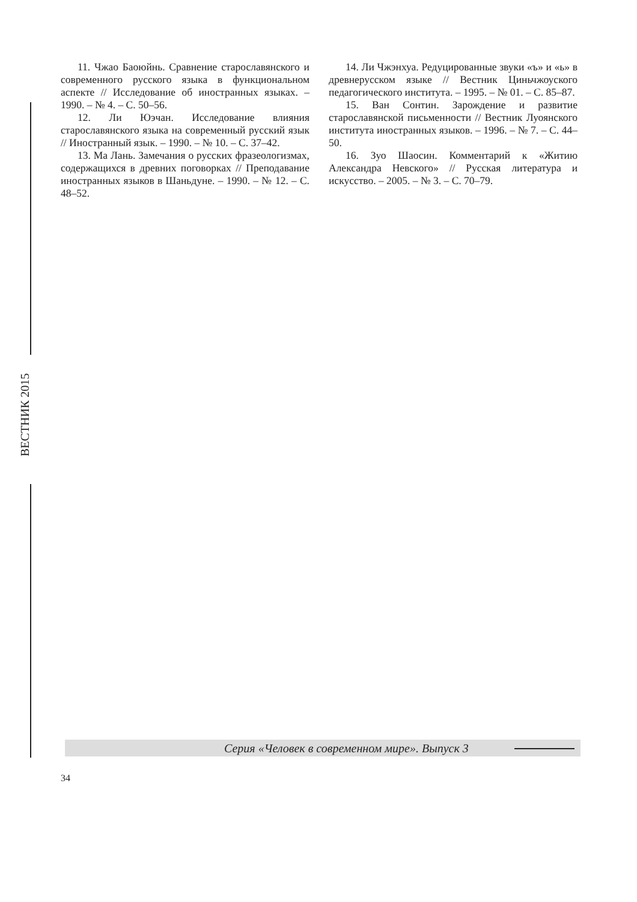11. Чжао Баоюйнь. Сравнение старославянского и современного русского языка в функциональном аспекте // Исследование об иностранных языках. – 1990. – № 4. – С. 50–56.
12. Ли Юэчан. Исследование влияния старославянского языка на современный русский язык // Иностранный язык. – 1990. – № 10. – С. 37–42.
13. Ма Лань. Замечания о русских фразеологизмах, содержащихся в древних поговорках // Преподавание иностранных языков в Шаньдуне. – 1990. – № 12. – С. 48–52.
14. Ли Чжэнхуа. Редуцированные звуки «ъ» и «ь» в древнерусском языке // Вестник Циньчжоуского педагогического института. – 1995. – № 01. – С. 85–87.
15. Ван Сонтин. Зарождение и развитие старославянской письменности // Вестник Луоянского института иностранных языков. – 1996. – № 7. – С. 44–50.
16. Зуо Шаосин. Комментарий к «Житию Александра Невского» // Русская литература и искусство. – 2005. – № 3. – С. 70–79.
ВЕСТНИК 2015
Серия «Человек в современном мире». Выпуск 3
34